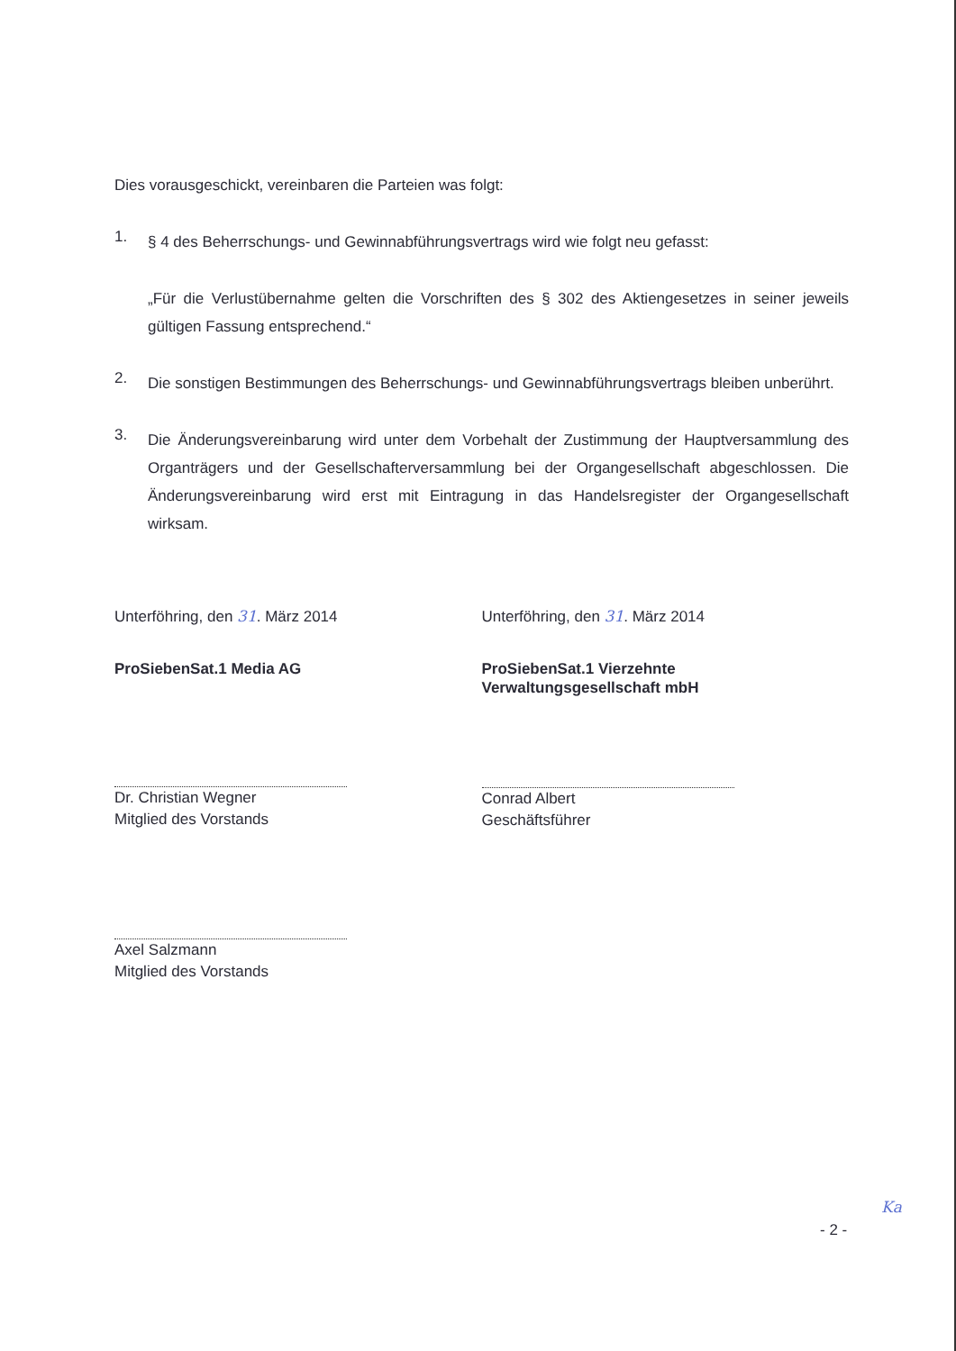Dies vorausgeschickt, vereinbaren die Parteien was folgt:
1.
§ 4 des Beherrschungs- und Gewinnabführungsvertrags wird wie folgt neu gefasst:
„Für die Verlustübernahme gelten die Vorschriften des § 302 des Aktiengesetzes in seiner jeweils gültigen Fassung entsprechend.“
2.
Die sonstigen Bestimmungen des Beherrschungs- und Gewinnabführungsvertrags bleiben unberührt.
3.
Die Änderungsvereinbarung wird unter dem Vorbehalt der Zustimmung der Hauptversammlung des Organträgers und der Gesellschafterversammlung bei der Organgesellschaft abgeschlossen. Die Änderungsvereinbarung wird erst mit Eintragung in das Handelsregister der Organgesellschaft wirksam.
Unterföhring, den 31. März 2014
ProSiebenSat.1 Media AG
Dr. Christian Wegner
Mitglied des Vorstands
Axel Salzmann
Mitglied des Vorstands
Unterföhring, den 31. März 2014
ProSiebenSat.1 Vierzehnte
Verwaltungsgesellschaft mbH
Conrad Albert
Geschäftsführer
Ka
- 2 -